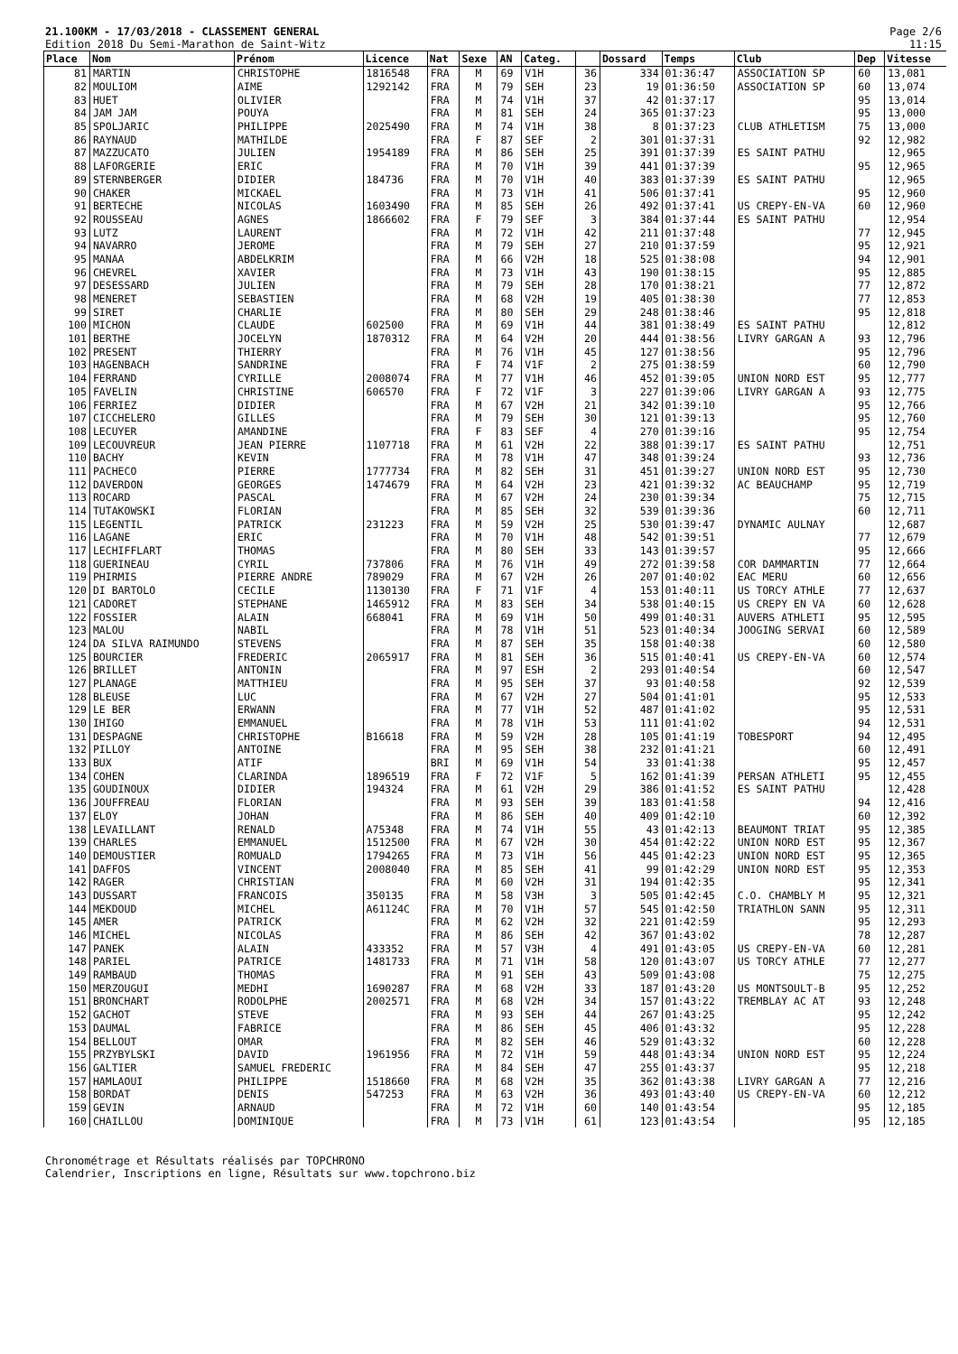21.100KM - 17/03/2018 - CLASSEMENT GENERAL
Edition 2018 Du Semi-Marathon de Saint-Witz
Page 2/6
11:15
| Place | Nom | Prénom | Licence | Nat | Sexe | AN | Categ. | | Dossard | Temps | Club | Dep | Vitesse |
| --- | --- | --- | --- | --- | --- | --- | --- | --- | --- | --- | --- | --- | --- |
| 81 | MARTIN | CHRISTOPHE | 1816548 | FRA | M | 69 | V1H | 36 | 334 | 01:36:47 | ASSOCIATION SP | 60 | 13,081 |
| 82 | MOULIOM | AIME | 1292142 | FRA | M | 79 | SEH | 23 | 19 | 01:36:50 | ASSOCIATION SP | 60 | 13,074 |
| 83 | HUET | OLIVIER | | FRA | M | 74 | V1H | 37 | 42 | 01:37:17 | | 95 | 13,014 |
| 84 | JAM JAM | POUYA | | FRA | M | 81 | SEH | 24 | 365 | 01:37:23 | | 95 | 13,000 |
| 85 | SPOLJARIC | PHILIPPE | 2025490 | FRA | M | 74 | V1H | 38 | 8 | 01:37:23 | CLUB ATHLETISM | 75 | 13,000 |
| 86 | RAYNAUD | MATHILDE | | FRA | F | 87 | SEF | 2 | 301 | 01:37:31 | | 92 | 12,982 |
| 87 | MAZZUCATO | JULIEN | 1954189 | FRA | M | 86 | SEH | 25 | 391 | 01:37:39 | ES SAINT PATHU | | 12,965 |
| 88 | LAFORGERIE | ERIC | | FRA | M | 70 | V1H | 39 | 441 | 01:37:39 | | 95 | 12,965 |
| 89 | STERNBERGER | DIDIER | 184736 | FRA | M | 70 | V1H | 40 | 383 | 01:37:39 | ES SAINT PATHU | | 12,965 |
| 90 | CHAKER | MICKAEL | | FRA | M | 73 | V1H | 41 | 506 | 01:37:41 | | 95 | 12,960 |
| 91 | BERTECHE | NICOLAS | 1603490 | FRA | M | 85 | SEH | 26 | 492 | 01:37:41 | US CREPY-EN-VA | 60 | 12,960 |
| 92 | ROUSSEAU | AGNES | 1866602 | FRA | F | 79 | SEF | 3 | 384 | 01:37:44 | ES SAINT PATHU | | 12,954 |
| 93 | LUTZ | LAURENT | | FRA | M | 72 | V1H | 42 | 211 | 01:37:48 | | 77 | 12,945 |
| 94 | NAVARRO | JEROME | | FRA | M | 79 | SEH | 27 | 210 | 01:37:59 | | 95 | 12,921 |
| 95 | MANAA | ABDELKRIM | | FRA | M | 66 | V2H | 18 | 525 | 01:38:08 | | 94 | 12,901 |
| 96 | CHEVREL | XAVIER | | FRA | M | 73 | V1H | 43 | 190 | 01:38:15 | | 95 | 12,885 |
| 97 | DESESSARD | JULIEN | | FRA | M | 79 | SEH | 28 | 170 | 01:38:21 | | 77 | 12,872 |
| 98 | MENERET | SEBASTIEN | | FRA | M | 68 | V2H | 19 | 405 | 01:38:30 | | 77 | 12,853 |
| 99 | SIRET | CHARLIE | | FRA | M | 80 | SEH | 29 | 248 | 01:38:46 | | 95 | 12,818 |
| 100 | MICHON | CLAUDE | 602500 | FRA | M | 69 | V1H | 44 | 381 | 01:38:49 | ES SAINT PATHU | | 12,812 |
| 101 | BERTHE | JOCELYN | 1870312 | FRA | M | 64 | V2H | 20 | 444 | 01:38:56 | LIVRY GARGAN A | 93 | 12,796 |
| 102 | PRESENT | THIERRY | | FRA | M | 76 | V1H | 45 | 127 | 01:38:56 | | 95 | 12,796 |
| 103 | HAGENBACH | SANDRINE | | FRA | F | 74 | V1F | 2 | 275 | 01:38:59 | | 60 | 12,790 |
| 104 | FERRAND | CYRILLE | 2008074 | FRA | M | 77 | V1H | 46 | 452 | 01:39:05 | UNION NORD EST | 95 | 12,777 |
| 105 | FAVELIN | CHRISTINE | 606570 | FRA | F | 72 | V1F | 3 | 227 | 01:39:06 | LIVRY GARGAN A | 93 | 12,775 |
| 106 | FERRIEZ | DIDIER | | FRA | M | 67 | V2H | 21 | 342 | 01:39:10 | | 95 | 12,766 |
| 107 | CICCHELERO | GILLES | | FRA | M | 79 | SEH | 30 | 121 | 01:39:13 | | 95 | 12,760 |
| 108 | LECUYER | AMANDINE | | FRA | F | 83 | SEF | 4 | 270 | 01:39:16 | | 95 | 12,754 |
| 109 | LECOUVREUR | JEAN PIERRE | 1107718 | FRA | M | 61 | V2H | 22 | 388 | 01:39:17 | ES SAINT PATHU | | 12,751 |
| 110 | BACHY | KEVIN | | FRA | M | 78 | V1H | 47 | 348 | 01:39:24 | | 93 | 12,736 |
| 111 | PACHECO | PIERRE | 1777734 | FRA | M | 82 | SEH | 31 | 451 | 01:39:27 | UNION NORD EST | 95 | 12,730 |
| 112 | DAVERDON | GEORGES | 1474679 | FRA | M | 64 | V2H | 23 | 421 | 01:39:32 | AC BEAUCHAMP | 95 | 12,719 |
| 113 | ROCARD | PASCAL | | FRA | M | 67 | V2H | 24 | 230 | 01:39:34 | | 75 | 12,715 |
| 114 | TUTAKOWSKI | FLORIAN | | FRA | M | 85 | SEH | 32 | 539 | 01:39:36 | | 60 | 12,711 |
| 115 | LEGENTIL | PATRICK | 231223 | FRA | M | 59 | V2H | 25 | 530 | 01:39:47 | DYNAMIC AULNAY | | 12,687 |
| 116 | LAGANE | ERIC | | FRA | M | 70 | V1H | 48 | 542 | 01:39:51 | | 77 | 12,679 |
| 117 | LECHIFFLART | THOMAS | | FRA | M | 80 | SEH | 33 | 143 | 01:39:57 | | 95 | 12,666 |
| 118 | GUERINEAU | CYRIL | 737806 | FRA | M | 76 | V1H | 49 | 272 | 01:39:58 | COR DAMMARTIN | 77 | 12,664 |
| 119 | PHIRMIS | PIERRE ANDRE | 789029 | FRA | M | 67 | V2H | 26 | 207 | 01:40:02 | EAC MERU | 60 | 12,656 |
| 120 | DI BARTOLO | CECILE | 1130130 | FRA | F | 71 | V1F | 4 | 153 | 01:40:11 | US TORCY ATHLE | 77 | 12,637 |
| 121 | CADORET | STEPHANE | 1465912 | FRA | M | 83 | SEH | 34 | 538 | 01:40:15 | US CREPY EN VA | 60 | 12,628 |
| 122 | FOSSIER | ALAIN | 668041 | FRA | M | 69 | V1H | 50 | 499 | 01:40:31 | AUVERS ATHLETI | 95 | 12,595 |
| 123 | MALOU | NABIL | | FRA | M | 78 | V1H | 51 | 523 | 01:40:34 | JOOGING SERVAI | 60 | 12,589 |
| 124 | DA SILVA RAIMUNDO | STEVENS | | FRA | M | 87 | SEH | 35 | 158 | 01:40:38 | | 60 | 12,580 |
| 125 | BOURCIER | FREDERIC | 2065917 | FRA | M | 81 | SEH | 36 | 515 | 01:40:41 | US CREPY-EN-VA | 60 | 12,574 |
| 126 | BRILLET | ANTONIN | | FRA | M | 97 | ESH | 2 | 293 | 01:40:54 | | 60 | 12,547 |
| 127 | PLANAGE | MATTHIEU | | FRA | M | 95 | SEH | 37 | 93 | 01:40:58 | | 92 | 12,539 |
| 128 | BLEUSE | LUC | | FRA | M | 67 | V2H | 27 | 504 | 01:41:01 | | 95 | 12,533 |
| 129 | LE BER | ERWANN | | FRA | M | 77 | V1H | 52 | 487 | 01:41:02 | | 95 | 12,531 |
| 130 | IHIGO | EMMANUEL | | FRA | M | 78 | V1H | 53 | 111 | 01:41:02 | | 94 | 12,531 |
| 131 | DESPAGNE | CHRISTOPHE | B16618 | FRA | M | 59 | V2H | 28 | 105 | 01:41:19 | TOBESPORT | 94 | 12,495 |
| 132 | PILLOY | ANTOINE | | FRA | M | 95 | SEH | 38 | 232 | 01:41:21 | | 60 | 12,491 |
| 133 | BUX | ATIF | | BRI | M | 69 | V1H | 54 | 33 | 01:41:38 | | 95 | 12,457 |
| 134 | COHEN | CLARINDA | 1896519 | FRA | F | 72 | V1F | 5 | 162 | 01:41:39 | PERSAN ATHLETI | 95 | 12,455 |
| 135 | GOUDINOUX | DIDIER | 194324 | FRA | M | 61 | V2H | 29 | 386 | 01:41:52 | ES SAINT PATHU | | 12,428 |
| 136 | JOUFFREAU | FLORIAN | | FRA | M | 93 | SEH | 39 | 183 | 01:41:58 | | 94 | 12,416 |
| 137 | ELOY | JOHAN | | FRA | M | 86 | SEH | 40 | 409 | 01:42:10 | | 60 | 12,392 |
| 138 | LEVAILLANT | RENALD | A75348 | FRA | M | 74 | V1H | 55 | 43 | 01:42:13 | BEAUMONT TRIAT | 95 | 12,385 |
| 139 | CHARLES | EMMANUEL | 1512500 | FRA | M | 67 | V2H | 30 | 454 | 01:42:22 | UNION NORD EST | 95 | 12,367 |
| 140 | DEMOUSTIER | ROMUALD | 1794265 | FRA | M | 73 | V1H | 56 | 445 | 01:42:23 | UNION NORD EST | 95 | 12,365 |
| 141 | DAFFOS | VINCENT | 2008040 | FRA | M | 85 | SEH | 41 | 99 | 01:42:29 | UNION NORD EST | 95 | 12,353 |
| 142 | RAGER | CHRISTIAN | | FRA | M | 60 | V2H | 31 | 194 | 01:42:35 | | 95 | 12,341 |
| 143 | DUSSART | FRANCOIS | 350135 | FRA | M | 58 | V3H | 3 | 505 | 01:42:45 | C.O. CHAMBLY M | 95 | 12,321 |
| 144 | MEKDOUD | MICHEL | A61124C | FRA | M | 70 | V1H | 57 | 545 | 01:42:50 | TRIATHLON SANN | 95 | 12,311 |
| 145 | AMER | PATRICK | | FRA | M | 62 | V2H | 32 | 221 | 01:42:59 | | 95 | 12,293 |
| 146 | MICHEL | NICOLAS | | FRA | M | 86 | SEH | 42 | 367 | 01:43:02 | | 78 | 12,287 |
| 147 | PANEK | ALAIN | 433352 | FRA | M | 57 | V3H | 4 | 491 | 01:43:05 | US CREPY-EN-VA | 60 | 12,281 |
| 148 | PARIEL | PATRICE | 1481733 | FRA | M | 71 | V1H | 58 | 120 | 01:43:07 | US TORCY ATHLE | 77 | 12,277 |
| 149 | RAMBAUD | THOMAS | | FRA | M | 91 | SEH | 43 | 509 | 01:43:08 | | 75 | 12,275 |
| 150 | MERZOUGUI | MEDHI | 1690287 | FRA | M | 68 | V2H | 33 | 187 | 01:43:20 | US MONTSOULT-B | 95 | 12,252 |
| 151 | BRONCHART | RODOLPHE | 2002571 | FRA | M | 68 | V2H | 34 | 157 | 01:43:22 | TREMBLAY AC AT | 93 | 12,248 |
| 152 | GACHOT | STEVE | | FRA | M | 93 | SEH | 44 | 267 | 01:43:25 | | 95 | 12,242 |
| 153 | DAUMAL | FABRICE | | FRA | M | 86 | SEH | 45 | 406 | 01:43:32 | | 95 | 12,228 |
| 154 | BELLOUT | OMAR | | FRA | M | 82 | SEH | 46 | 529 | 01:43:32 | | 60 | 12,228 |
| 155 | PRZYBYLSKI | DAVID | 1961956 | FRA | M | 72 | V1H | 59 | 448 | 01:43:34 | UNION NORD EST | 95 | 12,224 |
| 156 | GALTIER | SAMUEL FREDERIC | | FRA | M | 84 | SEH | 47 | 255 | 01:43:37 | | 95 | 12,218 |
| 157 | HAMLAOUI | PHILIPPE | 1518660 | FRA | M | 68 | V2H | 35 | 362 | 01:43:38 | LIVRY GARGAN A | 77 | 12,216 |
| 158 | BORDAT | DENIS | 547253 | FRA | M | 63 | V2H | 36 | 493 | 01:43:40 | US CREPY-EN-VA | 60 | 12,212 |
| 159 | GEVIN | ARNAUD | | FRA | M | 72 | V1H | 60 | 140 | 01:43:54 | | 95 | 12,185 |
| 160 | CHAILLOU | DOMINIQUE | | FRA | M | 73 | V1H | 61 | 123 | 01:43:54 | | 95 | 12,185 |
Chronométrage et Résultats réalisés par TOPCHRONO
Calendrier, Inscriptions en ligne, Résultats sur www.topchrono.biz